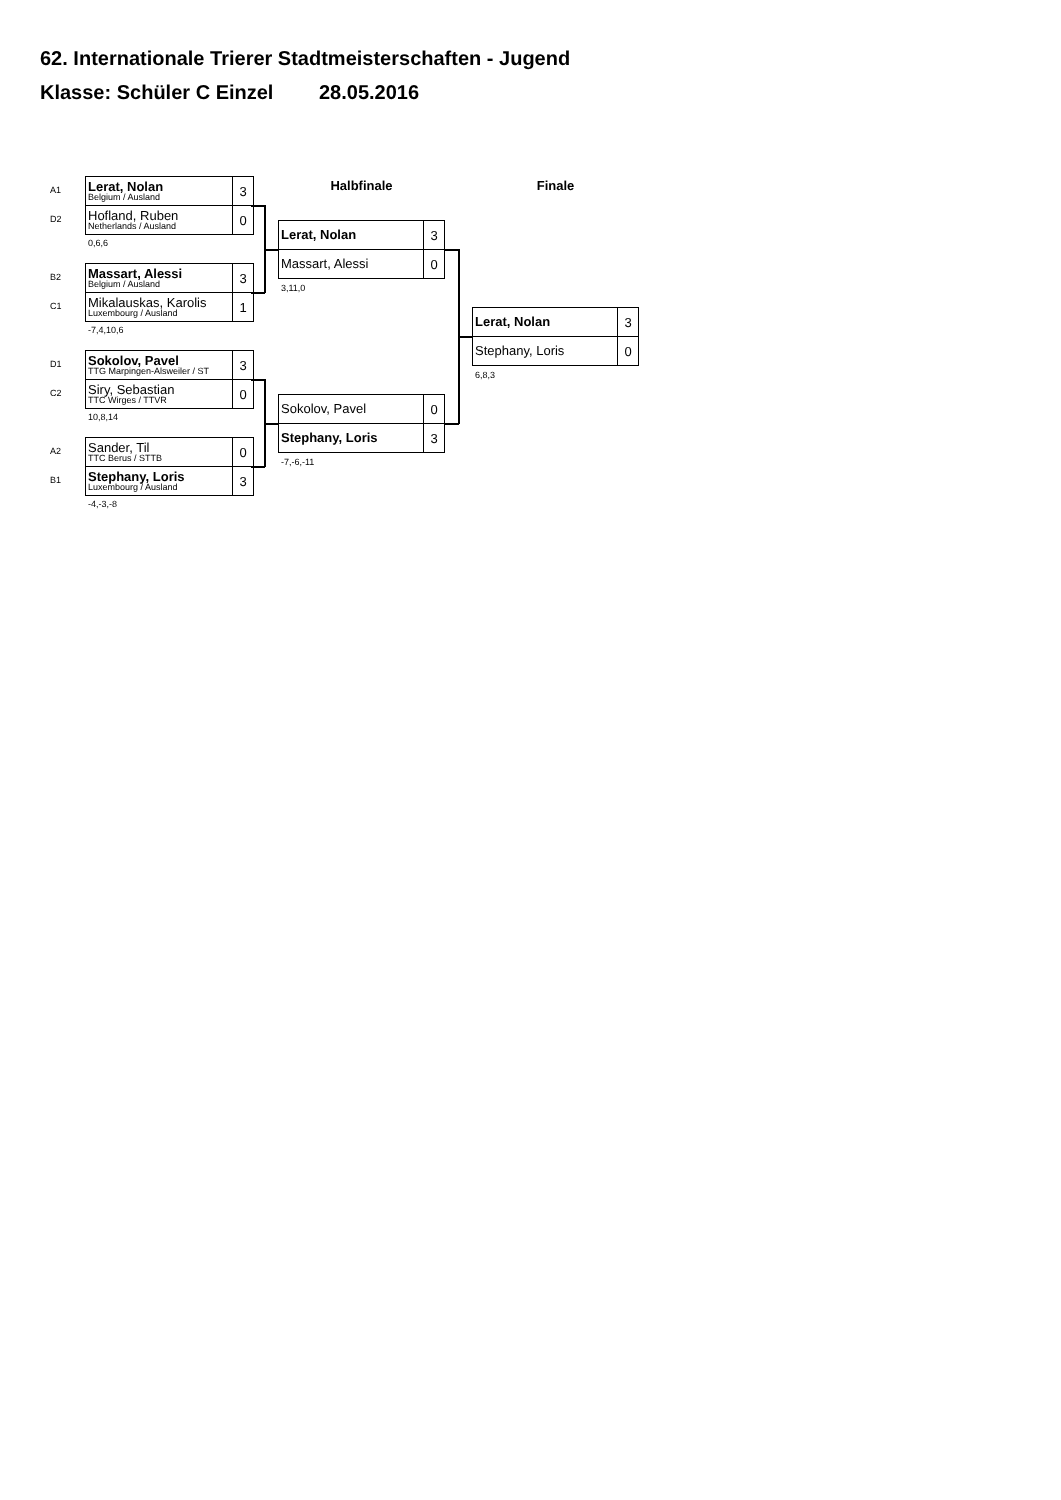62. Internationale Trierer Stadtmeisterschaften - Jugend
Klasse: Schüler C Einzel 28.05.2016
A1
| Lerat, Nolan Belgium / Ausland | 3 |
D2
| Hofland, Ruben Netherlands / Ausland | 0 |
0,6,6
B2
| Massart, Alessi Belgium / Ausland | 3 |
C1
| Mikalauskas, Karolis Luxembourg / Ausland | 1 |
-7,4,10,6
D1
| Sokolov, Pavel TTG Marpingen-Alsweiler / ST | 3 |
C2
| Siry, Sebastian TTC Wirges / TTVR | 0 |
10,8,14
A2
| Sander, Til TTC Berus / STTB | 0 |
B1
| Stephany, Loris Luxembourg / Ausland | 3 |
-4,-3,-8
Halbfinale
| Lerat, Nolan | 3 |
| Massart, Alessi | 0 |
3,11,0
| Sokolov, Pavel | 0 |
| Stephany, Loris | 3 |
-7,-6,-11
Finale
| Lerat, Nolan | 3 |
| Stephany, Loris | 0 |
6,8,3